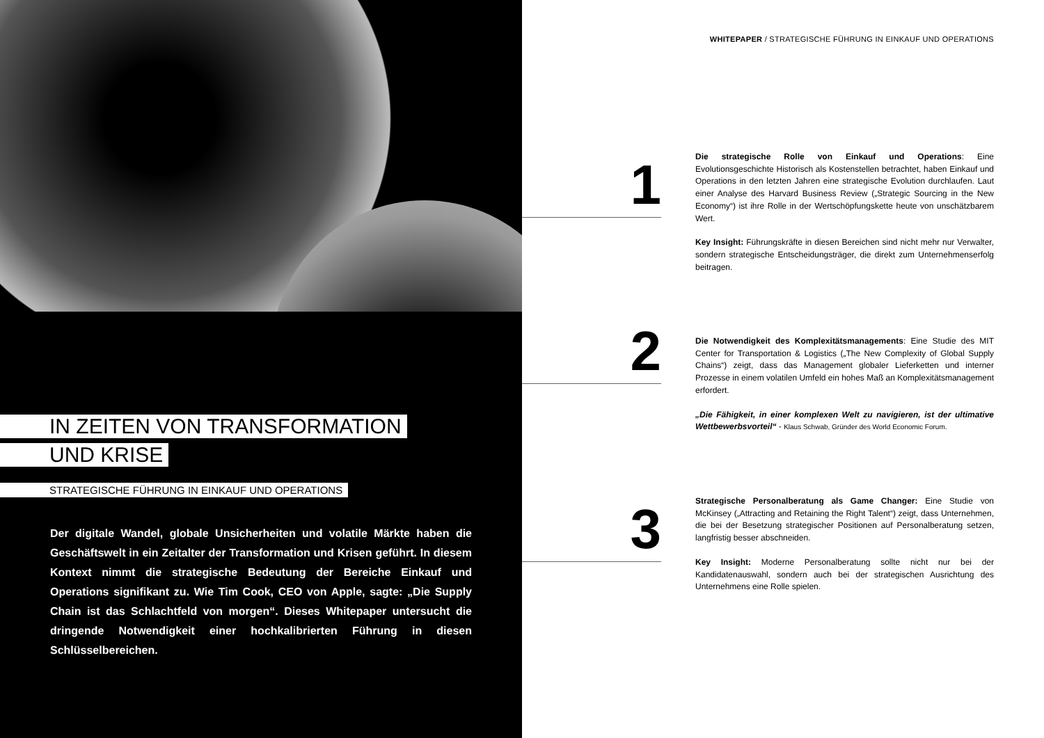IN ZEITEN VON TRANSFORMATION
UND KRISE
STRATEGISCHE FÜHRUNG IN EINKAUF UND OPERATIONS
Der digitale Wandel, globale Unsicherheiten und volatile Märkte haben die Geschäftswelt in ein Zeitalter der Transformation und Krisen geführt. In diesem Kontext nimmt die strategische Bedeutung der Bereiche Einkauf und Operations signifikant zu. Wie Tim Cook, CEO von Apple, sagte: „Die Supply Chain ist das Schlachtfeld von morgen“. Dieses Whitepaper untersucht die dringende Notwendigkeit einer hochkalibrierten Führung in diesen Schlüsselbereichen.
WHITEPAPER / STRATEGISCHE FÜHRUNG IN EINKAUF UND OPERATIONS
1
Die strategische Rolle von Einkauf und Operations: Eine Evolutionsgeschichte Historisch als Kostenstellen betrachtet, haben Einkauf und Operations in den letzten Jahren eine strategische Evolution durchlaufen. Laut einer Analyse des Harvard Business Review („Strategic Sourcing in the New Economy“) ist ihre Rolle in der Wertschöpfungskette heute von unschätzbarem Wert.
Key Insight: Führungskräfte in diesen Bereichen sind nicht mehr nur Verwalter, sondern strategische Entscheidungsträger, die direkt zum Unternehmenserfolg beitragen.
2
Die Notwendigkeit des Komplexitätsmanagements: Eine Studie des MIT Center for Transportation & Logistics („The New Complexity of Global Supply Chains“) zeigt, dass das Management globaler Lieferketten und interner Prozesse in einem volatilen Umfeld ein hohes Maß an Komplexitätsmanagement erfordert.
„Die Fähigkeit, in einer komplexen Welt zu navigieren, ist der ultimative Wettbewerbsvorteil“ - Klaus Schwab, Gründer des World Economic Forum.
3
Strategische Personalberatung als Game Changer: Eine Studie von McKinsey („Attracting and Retaining the Right Talent“) zeigt, dass Unternehmen, die bei der Besetzung strategischer Positionen auf Personalberatung setzen, langfristig besser abschneiden.
Key Insight: Moderne Personalberatung sollte nicht nur bei der Kandidatenauswahl, sondern auch bei der strategischen Ausrichtung des Unternehmens eine Rolle spielen.